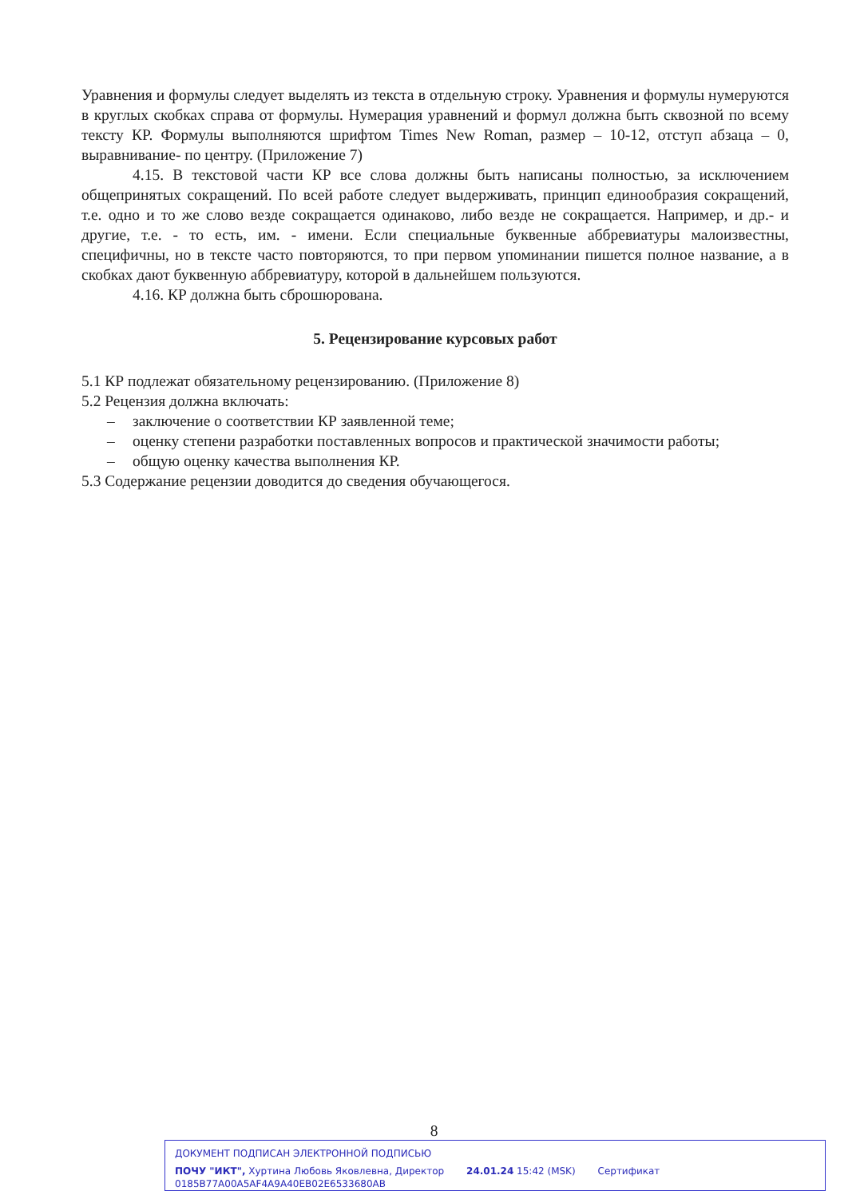Уравнения и формулы следует выделять из текста в отдельную строку. Уравнения и формулы нумеруются в круглых скобках справа от формулы. Нумерация уравнений и формул должна быть сквозной по всему тексту КР. Формулы выполняются шрифтом Times New Roman, размер – 10-12, отступ абзаца – 0, выравнивание- по центру. (Приложение 7)
4.15. В текстовой части КР все слова должны быть написаны полностью, за исключением общепринятых сокращений. По всей работе следует выдерживать, принцип единообразия сокращений, т.е. одно и то же слово везде сокращается одинаково, либо везде не сокращается. Например, и др.- и другие, т.е. - то есть, им. - имени. Если специальные буквенные аббревиатуры малоизвестны, специфичны, но в тексте часто повторяются, то при первом упоминании пишется полное название, а в скобках дают буквенную аббревиатуру, которой в дальнейшем пользуются.
4.16. КР должна быть сброшюрована.
5. Рецензирование курсовых работ
5.1 КР подлежат обязательному рецензированию. (Приложение 8)
5.2 Рецензия должна включать:
– заключение о соответствии КР заявленной теме;
– оценку степени разработки поставленных вопросов и практической значимости работы;
– общую оценку качества выполнения КР.
5.3 Содержание рецензии доводится до сведения обучающегося.
8
ДОКУМЕНТ ПОДПИСАН ЭЛЕКТРОННОЙ ПОДПИСЬЮ
ПОЧУ "ИКТ", Хуртина Любовь Яковлевна, Директор 24.01.24 15:42 (MSK) Сертификат 0185B77A00A5AF4A9A40EB02E6533680AB